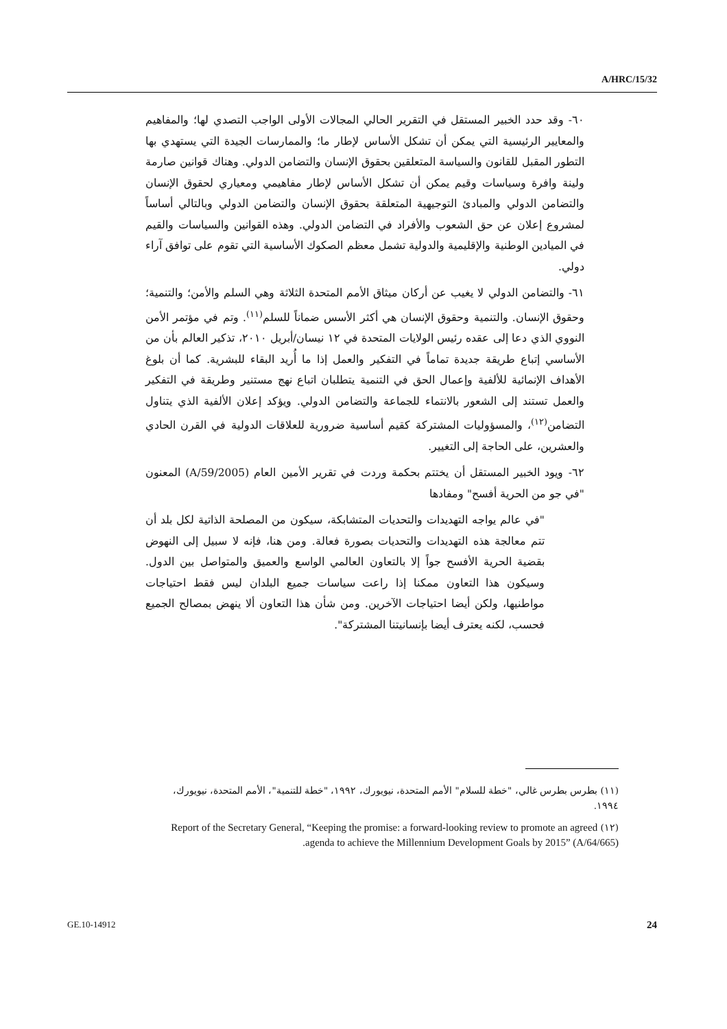A/HRC/15/32
٦٠- وقد حدد الخبير المستقل في التقرير الحالي المجالات الأولى الواجب التصدي لها؛ والمفاهيم والمعايير الرئيسية التي يمكن أن تشكل الأساس لإطار ما؛ والممارسات الجيدة التي يستهدي بها التطور المقبل للقانون والسياسة المتعلقين بحقوق الإنسان والتضامن الدولي. وهناك قوانين صارمة ولينة وافرة وسياسات وقيم يمكن أن تشكل الأساس لإطار مفاهيمي ومعياري لحقوق الإنسان والتضامن الدولي والمبادئ التوجيهية المتعلقة بحقوق الإنسان والتضامن الدولي وبالتالي أساساً لمشروع إعلان عن حق الشعوب والأفراد في التضامن الدولي. وهذه القوانين والسياسات والقيم في الميادين الوطنية والإقليمية والدولية تشمل معظم الصكوك الأساسية التي تقوم على توافق آراء دولي.
٦١- والتضامن الدولي لا يغيب عن أركان ميثاق الأمم المتحدة الثلاثة وهي السلم والأمن؛ والتنمية؛ وحقوق الإنسان. والتنمية وحقوق الإنسان هي أكثر الأسس ضماناً للسلم<sup>(١١)</sup>. وتم في مؤتمر الأمن النووي الذي دعا إلى عقده رئيس الولايات المتحدة في ١٢ نيسان/أبريل ٢٠١٠، تذكير العالم بأن من الأساسي إتباع طريقة جديدة تماماً في التفكير والعمل إذا ما أُريد البقاء للبشرية. كما أن بلوغ الأهداف الإنمائية للألفية وإعمال الحق في التنمية يتطلبان اتباع نهج مستنير وطريقة في التفكير والعمل تستند إلى الشعور بالانتماء للجماعة والتضامن الدولي. ويؤكد إعلان الألفية الذي يتناول التضامن<sup>(١٢)</sup>، والمسؤوليات المشتركة كقيم أساسية ضرورية للعلاقات الدولية في القرن الحادي والعشرين، على الحاجة إلى التغيير.
٦٢- ويود الخبير المستقل أن يختتم بحكمة وردت في تقرير الأمين العام (A/59/2005) المعنون "في جو من الحرية أفسح" ومفادها
"في عالم يواجه التهديدات والتحديات المتشابكة، سيكون من المصلحة الذاتية لكل بلد أن تتم معالجة هذه التهديدات والتحديات بصورة فعالة. ومن هنا، فإنه لا سبيل إلى النهوض بقضية الحرية الأفسح جواً إلا بالتعاون العالمي الواسع والعميق والمتواصل بين الدول. وسيكون هذا التعاون ممكنا إذا راعت سياسات جميع البلدان ليس فقط احتياجات مواطنيها، ولكن أيضا احتياجات الآخرين. ومن شأن هذا التعاون ألا ينهض بمصالح الجميع فحسب، لكنه يعترف أيضا بإنسانيتنا المشتركة".
(١١) بطرس بطرس غالي، "خطة للسلام" الأمم المتحدة، نيويورك، ١٩٩٢، "خطة للتنمية"، الأمم المتحدة، نيويورك، ١٩٩٤.
(١٢) Report of the Secretary General, “Keeping the promise: a forward-looking review to promote an agreed agenda to achieve the Millennium Development Goals by 2015” (A/64/665).
GE.10-14912 24